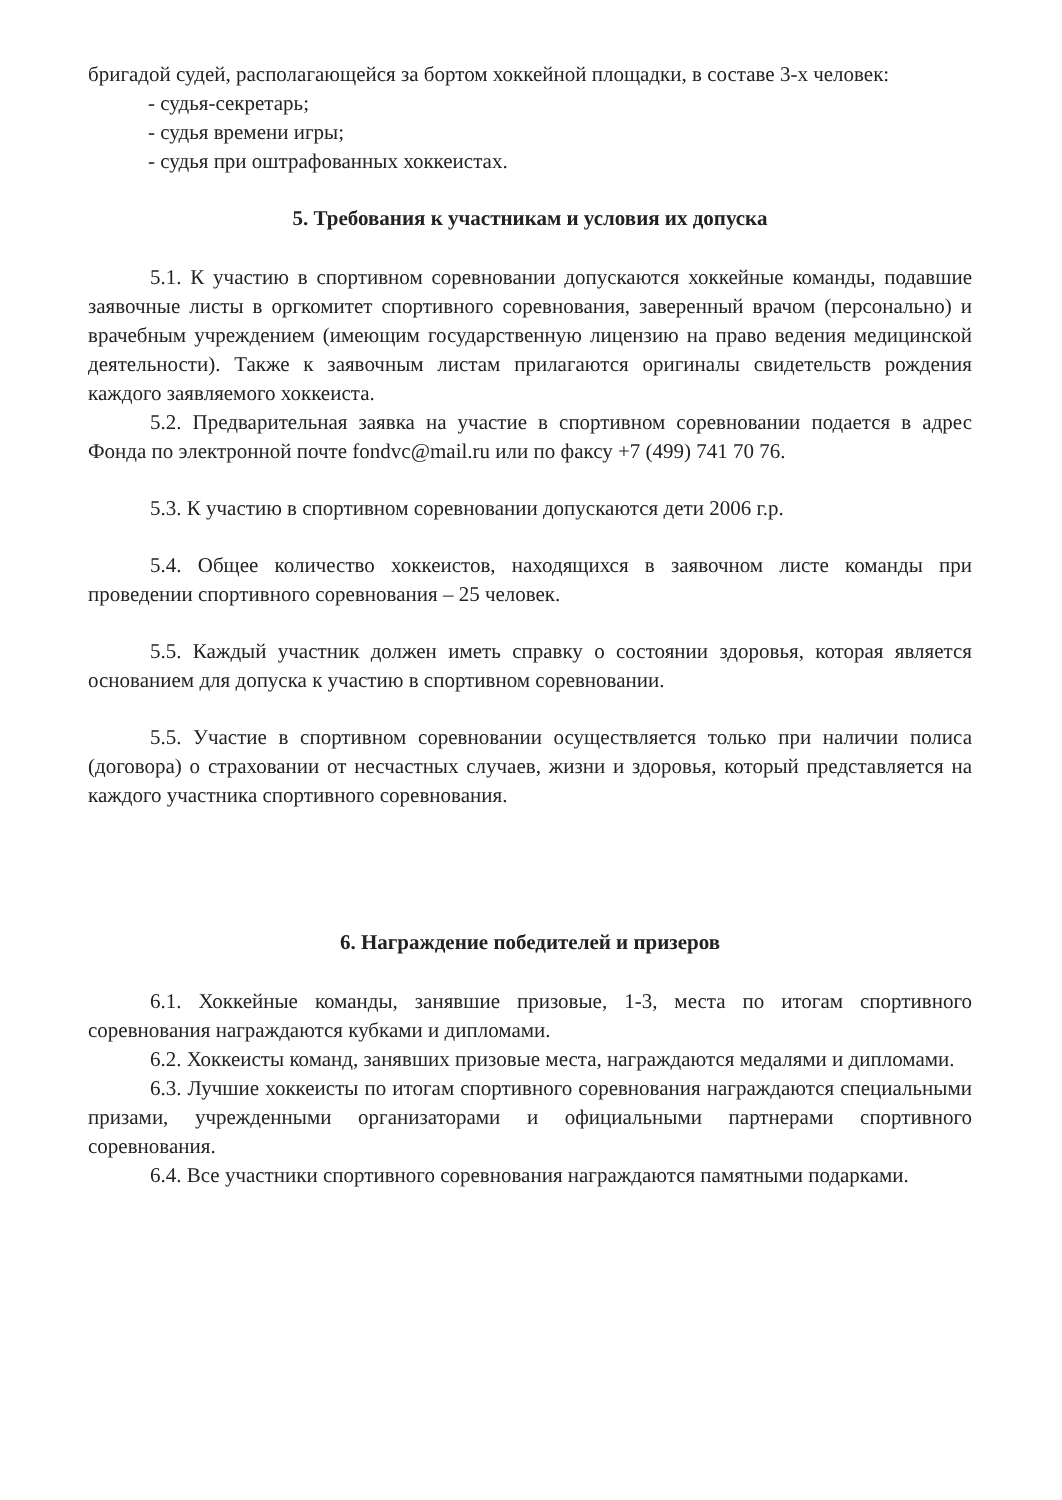бригадой судей, располагающейся за бортом хоккейной площадки, в составе 3-х человек:
- судья-секретарь;
- судья времени игры;
- судья при оштрафованных хоккеистах.
5. Требования к участникам и условия их допуска
5.1. К участию в спортивном соревновании допускаются хоккейные команды, подавшие заявочные листы в оргкомитет спортивного соревнования, заверенный врачом (персонально) и врачебным учреждением (имеющим государственную лицензию на право ведения медицинской деятельности). Также к заявочным листам прилагаются оригиналы свидетельств рождения каждого заявляемого хоккеиста.
5.2. Предварительная заявка на участие в спортивном соревновании подается в адрес Фонда по электронной почте fondvc@mail.ru или по факсу +7 (499) 741 70 76.
5.3. К участию в спортивном соревновании допускаются дети 2006 г.р.
5.4. Общее количество хоккеистов, находящихся в заявочном листе команды при проведении спортивного соревнования – 25 человек.
5.5. Каждый участник должен иметь справку о состоянии здоровья, которая является основанием для допуска к участию в спортивном соревновании.
5.5. Участие в спортивном соревновании осуществляется только при наличии полиса (договора) о страховании от несчастных случаев, жизни и здоровья, который представляется на каждого участника спортивного соревнования.
6. Награждение победителей и призеров
6.1. Хоккейные команды, занявшие призовые, 1-3, места по итогам спортивного соревнования награждаются кубками и дипломами.
6.2. Хоккеисты команд, занявших призовые места, награждаются медалями и дипломами.
6.3. Лучшие хоккеисты по итогам спортивного соревнования награждаются специальными призами, учрежденными организаторами и официальными партнерами спортивного соревнования.
6.4. Все участники спортивного соревнования награждаются памятными подарками.